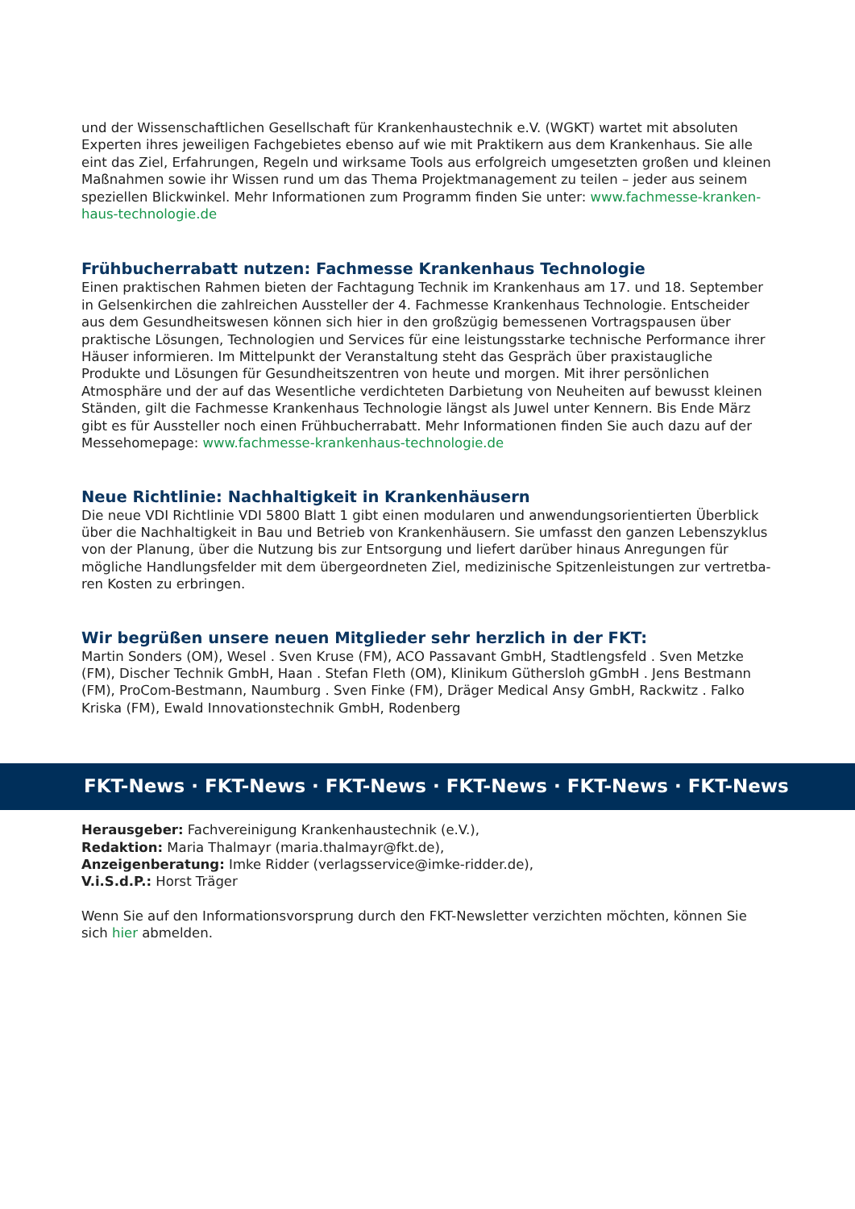und der Wissenschaftlichen Gesellschaft für Krankenhaustechnik e.V. (WGKT) wartet mit absoluten Experten ihres jeweiligen Fachgebietes ebenso auf wie mit Praktikern aus dem Krankenhaus. Sie alle eint das Ziel, Erfahrungen, Regeln und wirksame Tools aus erfolgreich umgesetzten großen und kleinen Maßnahmen sowie ihr Wissen rund um das Thema Projektmanagement zu teilen – jeder aus seinem speziellen Blickwinkel. Mehr Informationen zum Programm finden Sie unter: www.fachmesse-kranken-haus-technologie.de
Frühbucherrabatt nutzen: Fachmesse Krankenhaus Technologie
Einen praktischen Rahmen bieten der Fachtagung Technik im Krankenhaus am 17. und 18. September in Gelsenkirchen die zahlreichen Aussteller der 4. Fachmesse Krankenhaus Technologie. Entscheider aus dem Gesundheitswesen können sich hier in den großzügig bemessenen Vortragspausen über praktische Lösungen, Technologien und Services für eine leistungsstarke technische Performance ihrer Häuser informieren. Im Mittelpunkt der Veranstaltung steht das Gespräch über praxistaugliche Produkte und Lösungen für Gesundheitszentren von heute und morgen. Mit ihrer persönlichen Atmosphäre und der auf das Wesentliche verdichteten Darbietung von Neuheiten auf bewusst kleinen Ständen, gilt die Fachmesse Krankenhaus Technologie längst als Juwel unter Kennern. Bis Ende März gibt es für Aussteller noch einen Frühbucherrabatt. Mehr Informationen finden Sie auch dazu auf der Messehomepage: www.fachmesse-krankenhaus-technologie.de
Neue Richtlinie: Nachhaltigkeit in Krankenhäusern
Die neue VDI Richtlinie VDI 5800 Blatt 1 gibt einen modularen und anwendungsorientierten Überblick über die Nachhaltigkeit in Bau und Betrieb von Krankenhäusern. Sie umfasst den ganzen Lebenszyklus von der Planung, über die Nutzung bis zur Entsorgung und liefert darüber hinaus Anregungen für mögliche Handlungsfelder mit dem übergeordneten Ziel, medizinische Spitzenleistungen zur vertretba-ren Kosten zu erbringen.
Wir begrüßen unsere neuen Mitglieder sehr herzlich in der FKT:
Martin Sonders (OM), Wesel . Sven Kruse (FM), ACO Passavant GmbH, Stadtlengsfeld . Sven Metzke (FM), Discher Technik GmbH, Haan . Stefan Fleth (OM), Klinikum Güthersloh gGmbH . Jens Bestmann (FM), ProCom-Bestmann, Naumburg . Sven Finke (FM), Dräger Medical Ansy GmbH, Rackwitz . Falko Kriska (FM), Ewald Innovationstechnik GmbH, Rodenberg
FKT-News · FKT-News · FKT-News · FKT-News · FKT-News · FKT-News
Herausgeber: Fachvereinigung Krankenhaustechnik (e.V.),
Redaktion: Maria Thalmayr (maria.thalmayr@fkt.de),
Anzeigenberatung: Imke Ridder (verlagsservice@imke-ridder.de),
V.i.S.d.P.: Horst Träger
Wenn Sie auf den Informationsvorsprung durch den FKT-Newsletter verzichten möchten, können Sie sich hier abmelden.